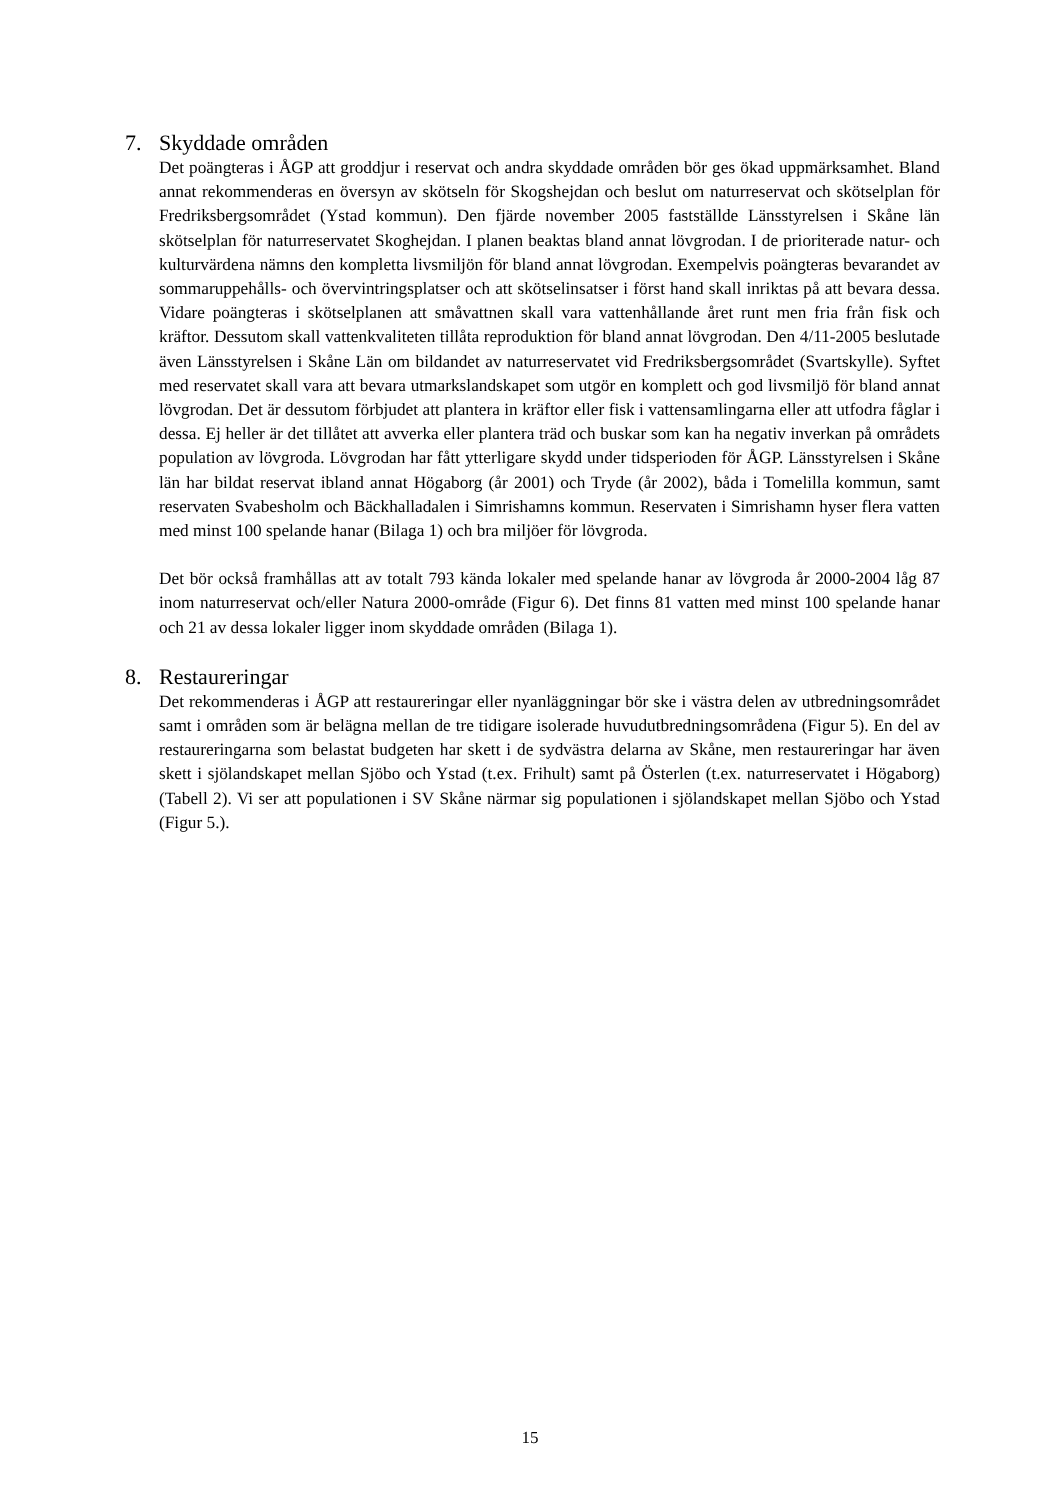7. Skyddade områden
Det poängteras i ÅGP att groddjur i reservat och andra skyddade områden bör ges ökad uppmärksamhet. Bland annat rekommenderas en översyn av skötseln för Skogshejdan och beslut om naturreservat och skötselplan för Fredriksbergsområdet (Ystad kommun). Den fjärde november 2005 fastställde Länsstyrelsen i Skåne län skötselplan för naturreservatet Skoghejdan. I planen beaktas bland annat lövgrodan. I de prioriterade natur- och kulturvärdena nämns den kompletta livsmiljön för bland annat lövgrodan. Exempelvis poängteras bevarandet av sommaruppehålls- och övervintringsplatser och att skötselinsatser i först hand skall inriktas på att bevara dessa. Vidare poängteras i skötselplanen att småvattnen skall vara vattenhållande året runt men fria från fisk och kräftor. Dessutom skall vattenkvaliteten tillåta reproduktion för bland annat lövgrodan. Den 4/11-2005 beslutade även Länsstyrelsen i Skåne Län om bildandet av naturreservatet vid Fredriksbergsområdet (Svartskylle). Syftet med reservatet skall vara att bevara utmarkslandskapet som utgör en komplett och god livsmiljö för bland annat lövgrodan. Det är dessutom förbjudet att plantera in kräftor eller fisk i vattensamlingarna eller att utfodra fåglar i dessa. Ej heller är det tillåtet att avverka eller plantera träd och buskar som kan ha negativ inverkan på områdets population av lövgroda. Lövgrodan har fått ytterligare skydd under tidsperioden för ÅGP. Länsstyrelsen i Skåne län har bildat reservat ibland annat Högaborg (år 2001) och Tryde (år 2002), båda i Tomelilla kommun, samt reservaten Svabesholm och Bäckhalladalen i Simrishamns kommun. Reservaten i Simrishamn hyser flera vatten med minst 100 spelande hanar (Bilaga 1) och bra miljöer för lövgroda.
Det bör också framhållas att av totalt 793 kända lokaler med spelande hanar av lövgroda år 2000-2004 låg 87 inom naturreservat och/eller Natura 2000-område (Figur 6). Det finns 81 vatten med minst 100 spelande hanar och 21 av dessa lokaler ligger inom skyddade områden (Bilaga 1).
8. Restaureringar
Det rekommenderas i ÅGP att restaureringar eller nyanläggningar bör ske i västra delen av utbredningsområdet samt i områden som är belägna mellan de tre tidigare isolerade huvudutbredningsområdena (Figur 5). En del av restaureringarna som belastat budgeten har skett i de sydvästra delarna av Skåne, men restaureringar har även skett i sjölandskapet mellan Sjöbo och Ystad (t.ex. Frihult) samt på Österlen (t.ex. naturreservatet i Högaborg) (Tabell 2). Vi ser att populationen i SV Skåne närmar sig populationen i sjölandskapet mellan Sjöbo och Ystad (Figur 5.).
15